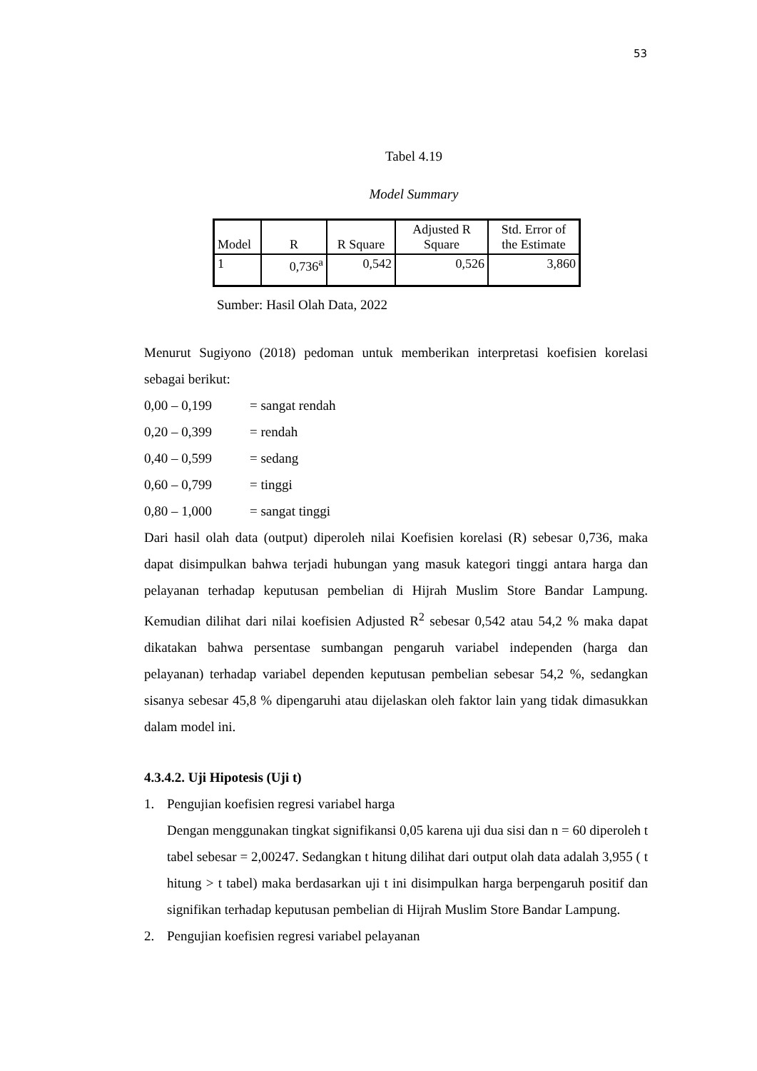53
Tabel 4.19
Model Summary
| Model | R | R Square | Adjusted R Square | Std. Error of the Estimate |
| --- | --- | --- | --- | --- |
| 1 | 0,736<sup>a</sup> | 0,542 | 0,526 | 3,860 |
Sumber: Hasil Olah Data, 2022
Menurut Sugiyono (2018) pedoman untuk memberikan interpretasi koefisien korelasi sebagai berikut:
0,00 – 0,199 = sangat rendah
0,20 – 0,399 = rendah
0,40 – 0,599 = sedang
0,60 – 0,799 = tinggi
0,80 – 1,000 = sangat tinggi
Dari hasil olah data (output) diperoleh nilai Koefisien korelasi (R) sebesar 0,736, maka dapat disimpulkan bahwa terjadi hubungan yang masuk kategori tinggi antara harga dan pelayanan terhadap keputusan pembelian di Hijrah Muslim Store Bandar Lampung. Kemudian dilihat dari nilai koefisien Adjusted R<sup>2</sup> sebesar 0,542 atau 54,2 % maka dapat dikatakan bahwa persentase sumbangan pengaruh variabel independen (harga dan pelayanan) terhadap variabel dependen keputusan pembelian sebesar 54,2 %, sedangkan sisanya sebesar 45,8 % dipengaruhi atau dijelaskan oleh faktor lain yang tidak dimasukkan dalam model ini.
4.3.4.2. Uji Hipotesis (Uji t)
1.
Pengujian koefisien regresi variabel harga
Dengan menggunakan tingkat signifikansi 0,05 karena uji dua sisi dan n = 60 diperoleh t tabel sebesar = 2,00247. Sedangkan t hitung dilihat dari output olah data adalah 3,955 ( t hitung > t tabel) maka berdasarkan uji t ini disimpulkan harga berpengaruh positif dan signifikan terhadap keputusan pembelian di Hijrah Muslim Store Bandar Lampung.
2.
Pengujian koefisien regresi variabel pelayanan